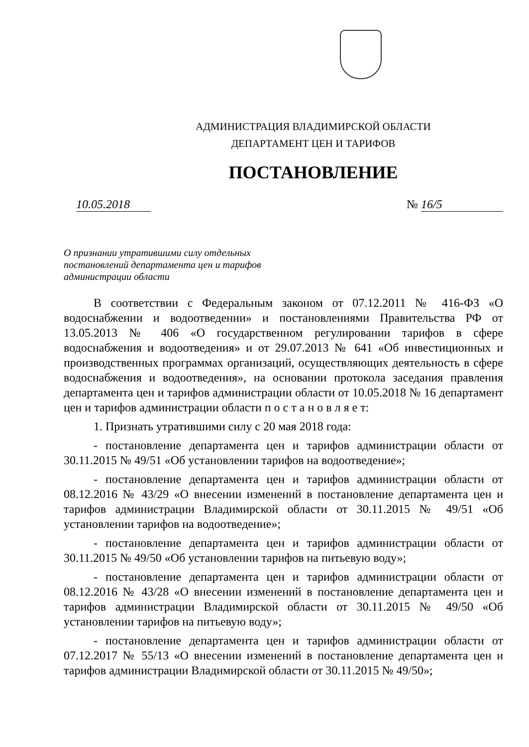АДМИНИСТРАЦИЯ ВЛАДИМИРСКОЙ ОБЛАСТИ
ДЕПАРТАМЕНТ ЦЕН И ТАРИФОВ
ПОСТАНОВЛЕНИЕ
10.05.2018 № 16/5
О признании утратившими силу отдельных
постановлений департамента цен и тарифов
администрации области
В соответствии с Федеральным законом от 07.12.2011 № 416-ФЗ «О водоснабжении и водоотведении» и постановлениями Правительства РФ от 13.05.2013 № 406 «О государственном регулировании тарифов в сфере водоснабжения и водоотведения» и от 29.07.2013 № 641 «Об инвестиционных и производственных программах организаций, осуществляющих деятельность в сфере водоснабжения и водоотведения», на основании протокола заседания правления департамента цен и тарифов администрации области от 10.05.2018 № 16 департамент цен и тарифов администрации области п о с т а н о в л я е т:
1. Признать утратившими силу с 20 мая 2018 года:
- постановление департамента цен и тарифов администрации области от 30.11.2015 № 49/51 «Об установлении тарифов на водоотведение»;
- постановление департамента цен и тарифов администрации области от 08.12.2016 № 43/29 «О внесении изменений в постановление департамента цен и тарифов администрации Владимирской области от 30.11.2015 № 49/51 «Об установлении тарифов на водоотведение»;
- постановление департамента цен и тарифов администрации области от 30.11.2015 № 49/50 «Об установлении тарифов на питьевую воду»;
- постановление департамента цен и тарифов администрации области от 08.12.2016 № 43/28 «О внесении изменений в постановление департамента цен и тарифов администрации Владимирской области от 30.11.2015 № 49/50 «Об установлении тарифов на питьевую воду»;
- постановление департамента цен и тарифов администрации области от 07.12.2017 № 55/13 «О внесении изменений в постановление департамента цен и тарифов администрации Владимирской области от 30.11.2015 № 49/50»;